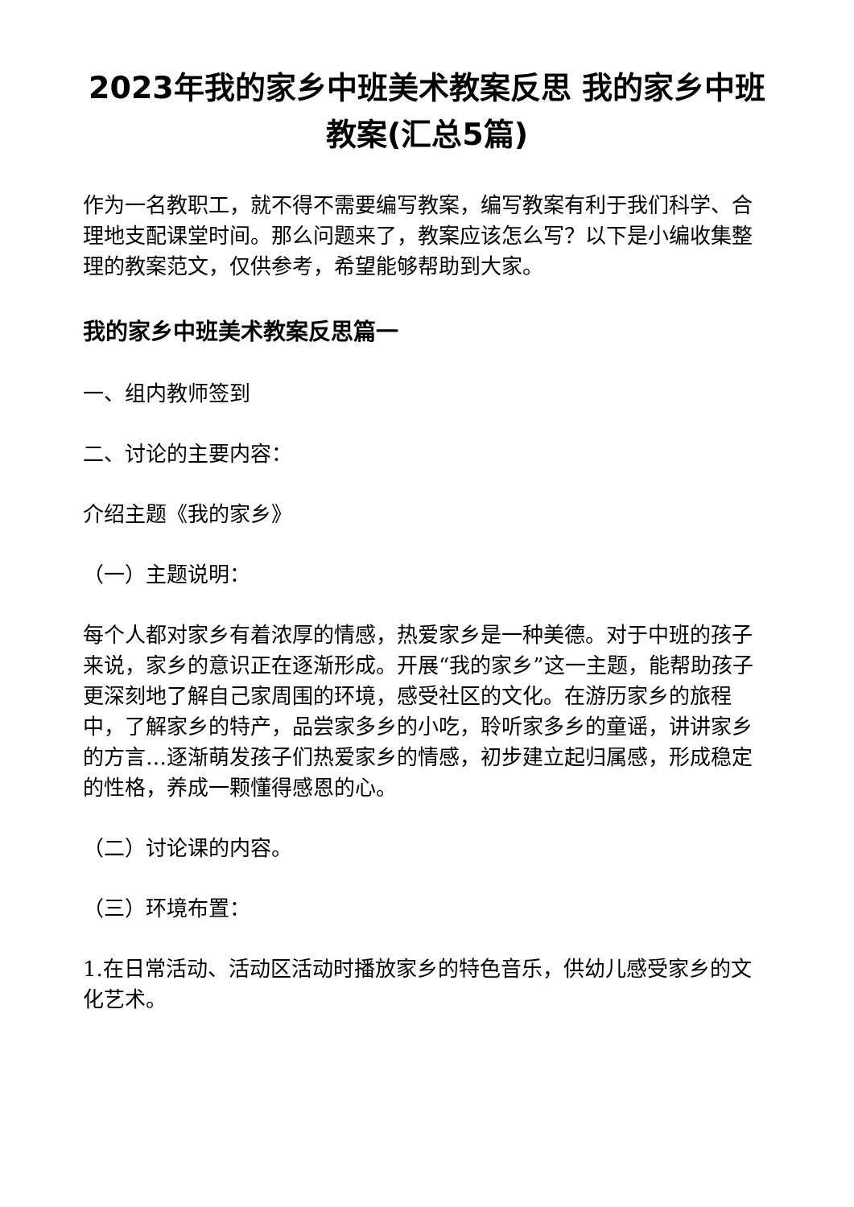2023年我的家乡中班美术教案反思 我的家乡中班教案(汇总5篇)
作为一名教职工，就不得不需要编写教案，编写教案有利于我们科学、合理地支配课堂时间。那么问题来了，教案应该怎么写？以下是小编收集整理的教案范文，仅供参考，希望能够帮助到大家。
我的家乡中班美术教案反思篇一
一、组内教师签到
二、讨论的主要内容：
介绍主题《我的家乡》
（一）主题说明：
每个人都对家乡有着浓厚的情感，热爱家乡是一种美德。对于中班的孩子来说，家乡的意识正在逐渐形成。开展“我的家乡”这一主题，能帮助孩子更深刻地了解自己家周围的环境，感受社区的文化。在游历家乡的旅程中，了解家乡的特产，品尝家多乡的小吃，聆听家多乡的童谣，讲讲家乡的方言…逐渐萌发孩子们热爱家乡的情感，初步建立起归属感，形成稳定的性格，养成一颗懂得感恩的心。
（二）讨论课的内容。
（三）环境布置：
1.在日常活动、活动区活动时播放家乡的特色音乐，供幼儿感受家乡的文化艺术。